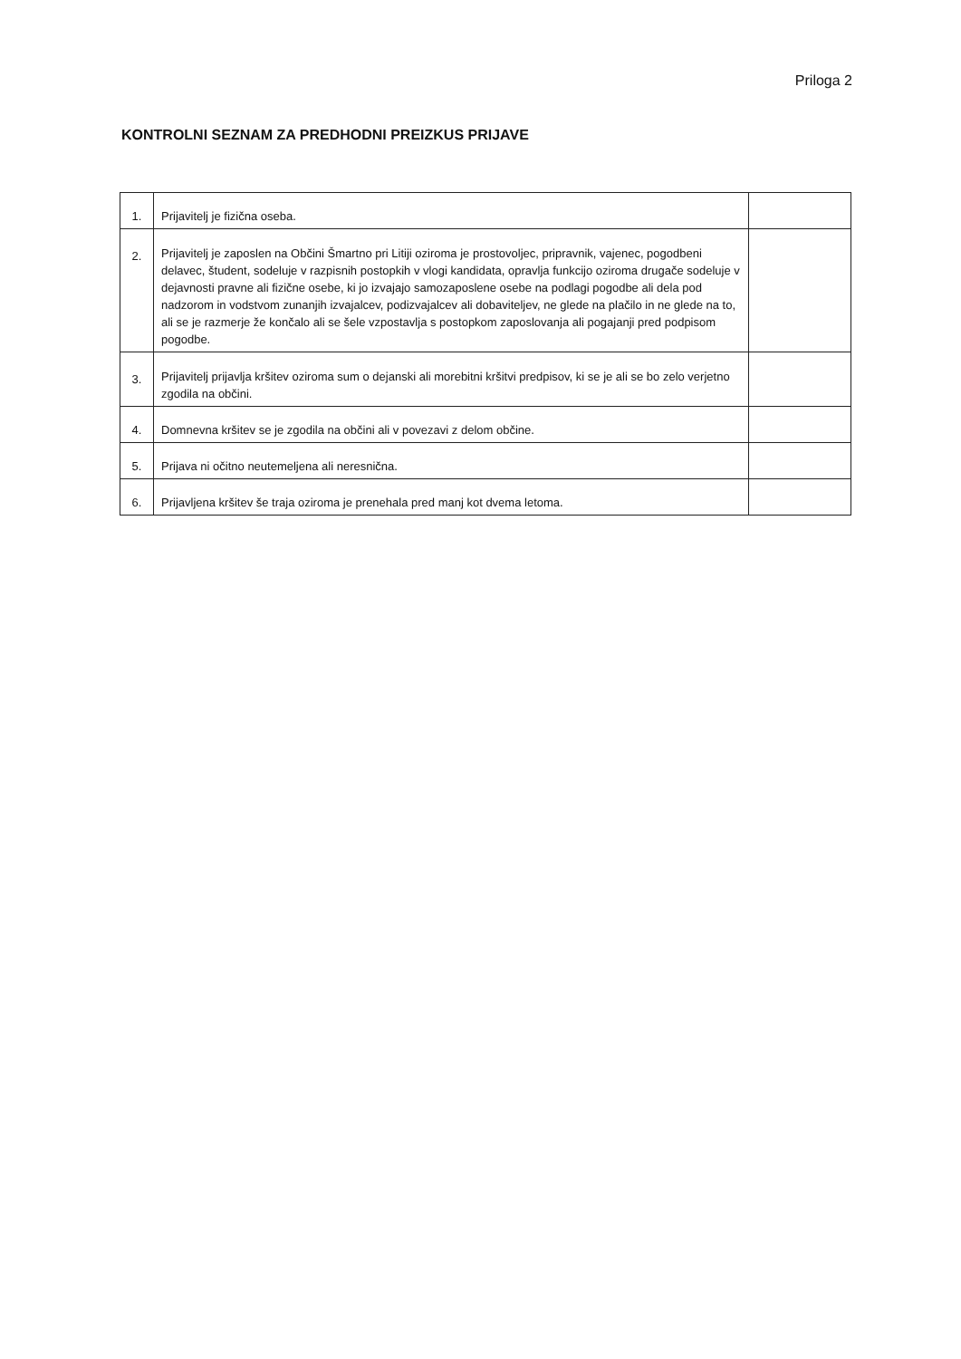Priloga 2
KONTROLNI SEZNAM ZA PREDHODNI PREIZKUS PRIJAVE
| 1. | Prijavitelj je fizična oseba. | |
| 2. | Prijavitelj je zaposlen na Občini Šmartno pri Litiji oziroma je prostovoljec, pripravnik, vajenec, pogodbeni delavec, študent, sodeluje v razpisnih postopkih v vlogi kandidata, opravlja funkcijo oziroma drugače sodeluje v dejavnosti pravne ali fizične osebe, ki jo izvajajo samozaposlene osebe na podlagi pogodbe ali dela pod nadzorom in vodstvom zunanjih izvajalcev, podizvajalcev ali dobaviteljev, ne glede na plačilo in ne glede na to, ali se je razmerje že končalo ali se šele vzpostavlja s postopkom zaposlovanja ali pogajanji pred podpisom pogodbe. | |
| 3. | Prijavitelj prijavlja kršitev oziroma sum o dejanski ali morebitni kršitvi predpisov, ki se je ali se bo zelo verjetno zgodila na občini. | |
| 4. | Domnevna kršitev se je zgodila na občini ali v povezavi z delom občine. | |
| 5. | Prijava ni očitno neutemeljena ali neresnična. | |
| 6. | Prijavljena kršitev še traja oziroma je prenehala pred manj kot dvema letoma. | |